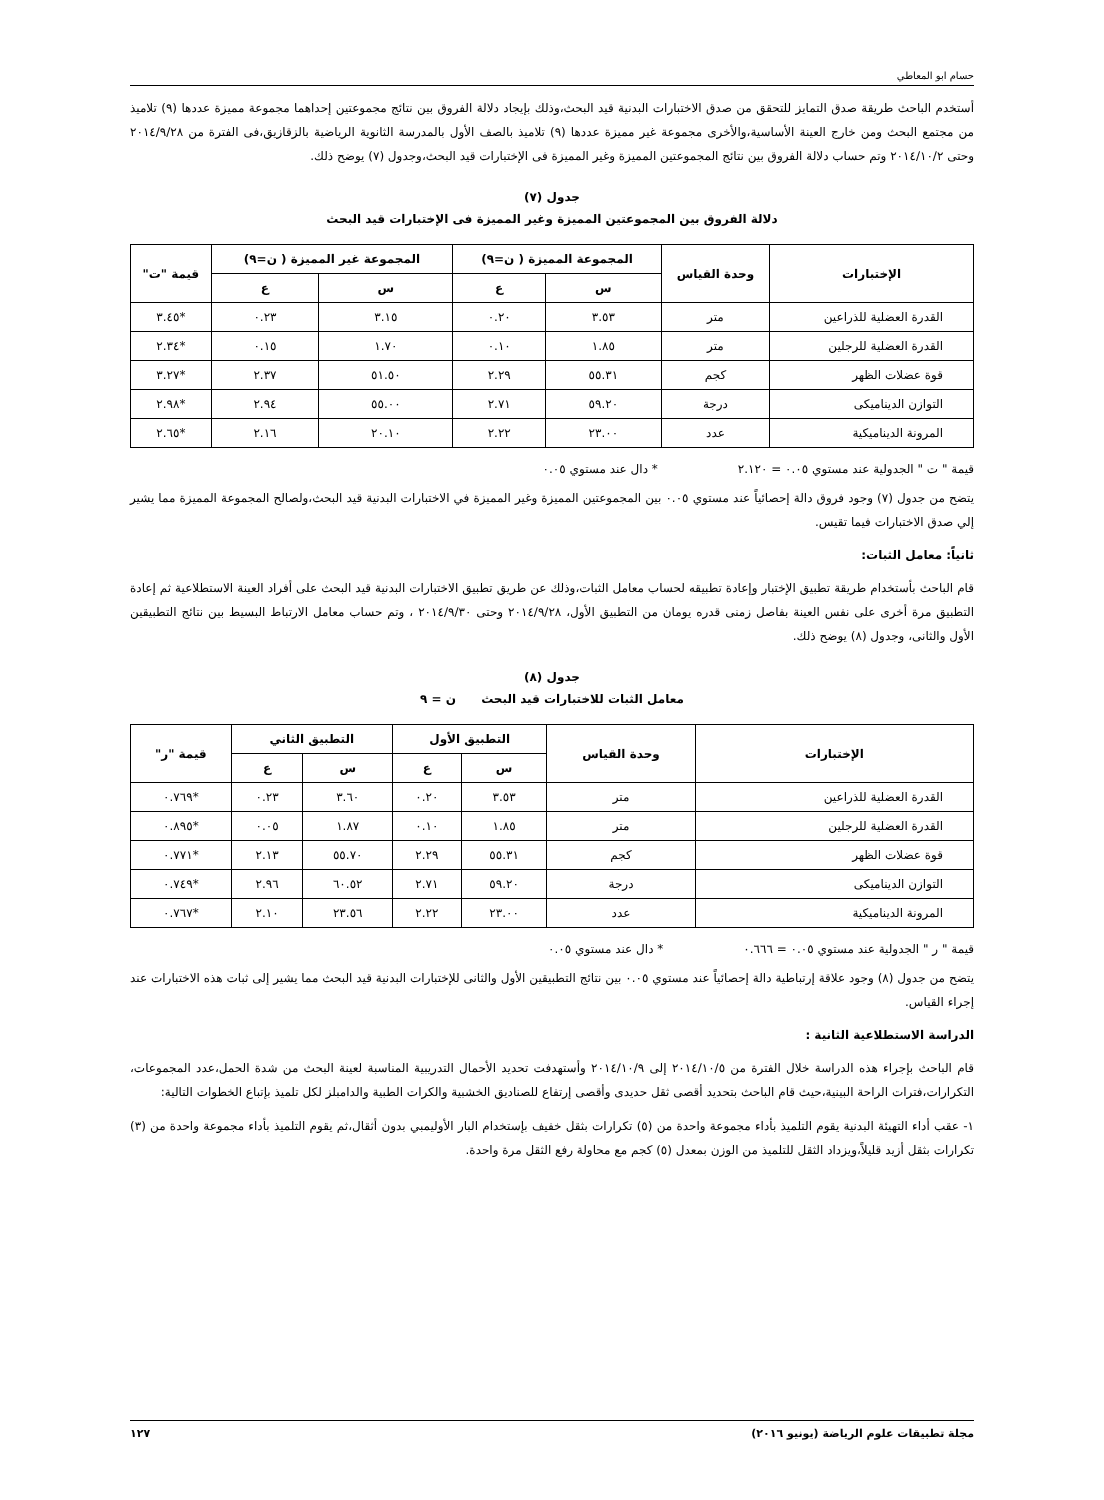حسام ابو المعاطي
أستخدم الباحث طريقة صدق التمايز للتحقق من صدق الاختبارات البدنية قيد البحث،وذلك بإيجاد دلالة الفروق بين نتائج مجموعتين إحداهما مجموعة مميزة عددها (٩) تلاميذ من مجتمع البحث ومن خارج العينة الأساسية،والأخرى مجموعة غير مميزة عددها (٩) تلاميذ بالصف الأول بالمدرسة الثانوية الرياضية بالزقازيق،فى الفترة من ٢٠١٤/٩/٢٨ وحتى ٢٠١٤/١٠/٢ وتم حساب دلالة الفروق بين نتائج المجموعتين المميزة وغير المميزة فى الإختبارات قيد البحث،وجدول (٧) يوضح ذلك.
جدول (٧)
دلالة الفروق بين المجموعتين المميزة وغير المميزة فى الإختبارات قيد البحث
| الإختبارات | وحدة القياس | المجموعة المميزة ( ن=٩) | | المجموعة غير المميزة ( ن=٩) | | قيمة "ت" |
| --- | --- | --- | --- | --- | --- | --- |
| | | س | ع | س | ع | |
| القدرة العضلية للذراعين | متر | ٣.٥٣ | ٠.٢٠ | ٣.١٥ | ٠.٢٣ | *٣.٤٥ |
| القدرة العضلية للرجلين | متر | ١.٨٥ | ٠.١٠ | ١.٧٠ | ٠.١٥ | *٢.٣٤ |
| قوة عضلات الظهر | كجم | ٥٥.٣١ | ٢.٢٩ | ٥١.٥٠ | ٢.٣٧ | *٣.٢٧ |
| التوازن الديناميكى | درجة | ٥٩.٢٠ | ٢.٧١ | ٥٥.٠٠ | ٢.٩٤ | *٢.٩٨ |
| المرونة الديناميكية | عدد | ٢٣.٠٠ | ٢.٢٢ | ٢٠.١٠ | ٢.١٦ | *٢.٦٥ |
قيمة " ت " الجدولية عند مستوي ٠.٠٥ = ٢.١٢٠ * دال عند مستوي ٠.٠٥
يتضح من جدول (٧) وجود فروق دالة إحصائياً عند مستوي ٠.٠٥ بين المجموعتين المميزة وغير المميزة في الاختبارات البدنية قيد البحث،ولصالح المجموعة المميزة مما يشير إلي صدق الاختبارات فيما تقيس.
ثانياً: معامل الثبات:
قام الباحث بأستخدام طريقة تطبيق الإختبار وإعادة تطبيقه لحساب معامل الثبات،وذلك عن طريق تطبيق الاختبارات البدنية قيد البحث على أفراد العينة الاستطلاعية ثم إعادة التطبيق مرة أخرى على نفس العينة بفاصل زمنى قدره يومان من التطبيق الأول، ٢٠١٤/٩/٢٨ وحتى ٢٠١٤/٩/٣٠ ، وتم حساب معامل الارتباط البسيط بين نتائج التطبيقين الأول والثانى، وجدول (٨) يوضح ذلك.
جدول (٨)
معامل الثبات للاختبارات قيد البحث ن = ٩
| الإختبارات | وحدة القياس | التطبيق الأول | | التطبيق الثاني | | قيمة "ر" |
| --- | --- | --- | --- | --- | --- | --- |
| | | س | ع | س | ع | |
| القدرة العضلية للذراعين | متر | ٣.٥٣ | ٠.٢٠ | ٣.٦٠ | ٠.٢٣ | *٠.٧٦٩ |
| القدرة العضلية للرجلين | متر | ١.٨٥ | ٠.١٠ | ١.٨٧ | ٠.٠٥ | *٠.٨٩٥ |
| قوة عضلات الظهر | كجم | ٥٥.٣١ | ٢.٢٩ | ٥٥.٧٠ | ٢.١٣ | *٠.٧٧١ |
| التوازن الديناميكى | درجة | ٥٩.٢٠ | ٢.٧١ | ٦٠.٥٢ | ٢.٩٦ | *٠.٧٤٩ |
| المرونة الديناميكية | عدد | ٢٣.٠٠ | ٢.٢٢ | ٢٣.٥٦ | ٢.١٠ | *٠.٧٦٧ |
قيمة " ر " الجدولية عند مستوي ٠.٠٥ = ٠.٦٦٦ * دال عند مستوي ٠.٠٥
يتضح من جدول (٨) وجود علاقة إرتباطية دالة إحصائياً عند مستوي ٠.٠٥ بين نتائج التطبيقين الأول والثانى للإختبارات البدنية قيد البحث مما يشير إلى ثبات هذه الاختبارات عند إجراء القياس.
الدراسة الاستطلاعية الثانية :
قام الباحث بإجراء هذه الدراسة خلال الفترة من ٢٠١٤/١٠/٥ إلى ٢٠١٤/١٠/٩ وأستهدفت تحديد الأحمال التدريبية المناسبة لعينة البحث من شدة الحمل،عدد المجموعات، التكرارات،فترات الراحة البينية،حيث قام الباحث بتحديد أقصى ثقل حديدى وأقصى إرتفاع للصناديق الخشبية والكرات الطبية والدامبلز لكل تلميذ بإتباع الخطوات التالية:
١- عقب أداء التهيئة البدنية يقوم التلميذ بأداء مجموعة واحدة من (٥) تكرارات بثقل خفيف بإستخدام البار الأوليمبي بدون أثقال،ثم يقوم التلميذ بأداء مجموعة واحدة من (٣) تكرارات بثقل أزيد قليلاً،ويزداد الثقل للتلميذ من الوزن بمعدل (٥) كجم مع محاولة رفع الثقل مرة واحدة.
مجلة تطبيقات علوم الرياضة (يونيو ٢٠١٦) ١٢٧